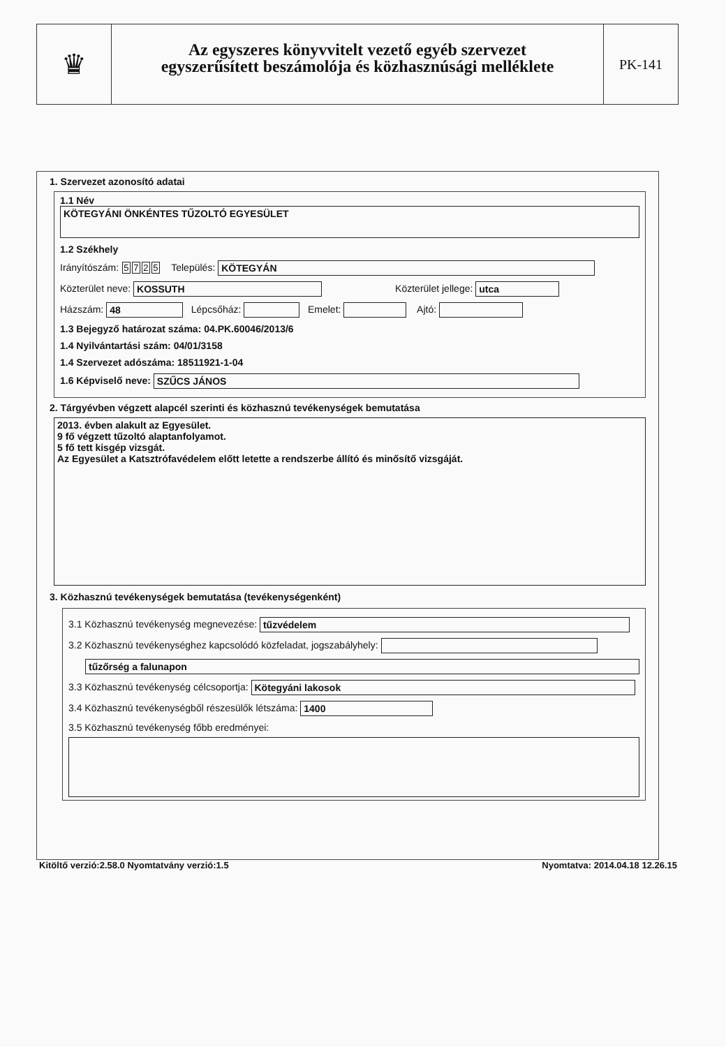♛
Az egyszeres könyvvitelt vezető egyéb szervezet
egyszerűsített beszámolója és közhasznúsági melléklete
PK-141
1. Szervezet azonosító adatai
1.1 Név
KÖTEGYÁNI ÖNKÉNTES TŰZOLTÓ EGYESÜLET
1.2 Székhely
Irányítószám: 5725 Település: KÖTEGYÁN
Közterület neve: KOSSUTH Közterület jellege: utca
Házszám: 48 Lépcsőház: Emelet: Ajtó:
1.3 Bejegyző határozat száma: 04.PK.60046/2013/6
1.4 Nyilvántartási szám: 04/01/3158
1.4 Szervezet adószáma: 18511921-1-04
1.6 Képviselő neve: SZŰCS JÁNOS
2. Tárgyévben végzett alapcél szerinti és közhasznú tevékenységek bemutatása
2013. évben alakult az Egyesület.
9 fő végzett tűzoltó alaptanfolyamot.
5 fő tett kisgép vizsgát.
Az Egyesület a Katsztrófavédelem előtt letette a rendszerbe állító és minősítő vizsgáját.
3. Közhasznú tevékenységek bemutatása (tevékenységenként)
3.1 Közhasznú tevékenység megnevezése: tűzvédelem
3.2 Közhasznú tevékenységhez kapcsolódó közfeladat, jogszabályhely:
tűzőrség a falunapon
3.3 Közhasznú tevékenység célcsoportja: Kötegyáni lakosok
3.4 Közhasznú tevékenységből részesülők létszáma: 1400
3.5 Közhasznú tevékenység főbb eredményei:
Kitöltő verzió:2.58.0 Nyomtatvány verzió:1.5 Nyomtatva: 2014.04.18 12.26.15